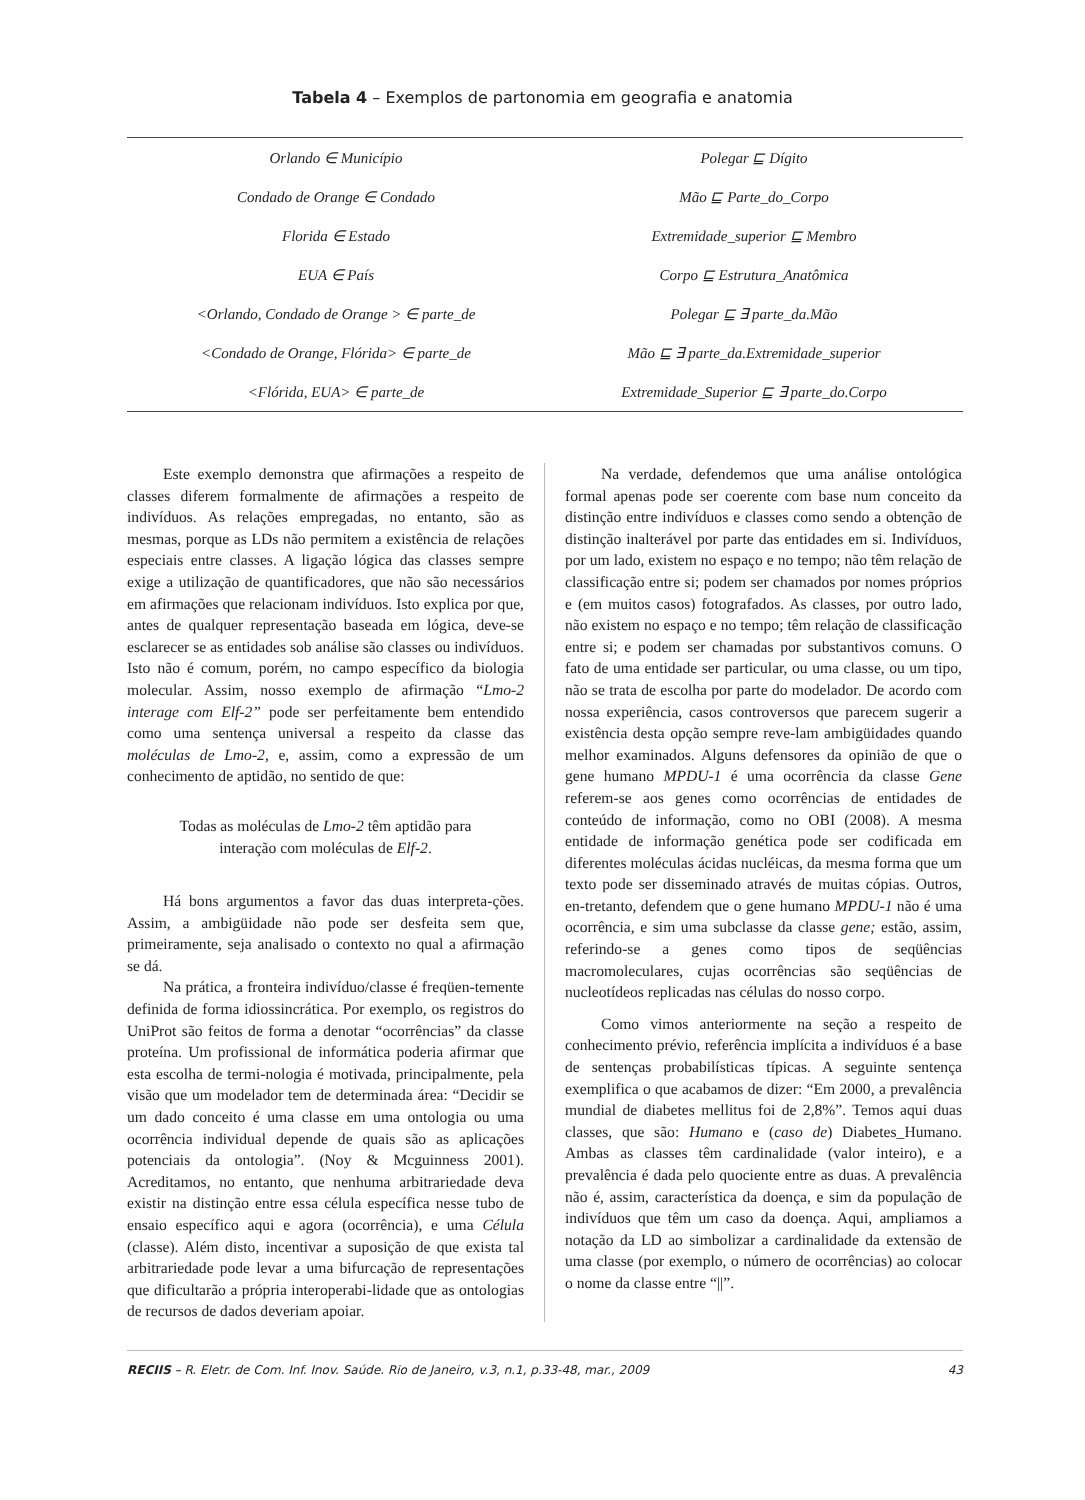Tabela 4 – Exemplos de partonomia em geografia e anatomia
| Orlando ∈ Município | Polegar ⊑ Dígito |
| Condado de Orange ∈ Condado | Mão ⊑ Parte_do_Corpo |
| Florida ∈ Estado | Extremidade_superior ⊑ Membro |
| EUA ∈ País | Corpo ⊑ Estrutura_Anatômica |
| <Orlando, Condado de Orange > ∈ parte_de | Polegar ⊑ ∃ parte_da.Mão |
| <Condado de Orange, Flórida> ∈ parte_de | Mão ⊑ ∃ parte_da.Extremidade_superior |
| <Flórida, EUA> ∈ parte_de | Extremidade_Superior ⊑ ∃ parte_do.Corpo |
Este exemplo demonstra que afirmações a respeito de classes diferem formalmente de afirmações a respeito de indivíduos. As relações empregadas, no entanto, são as mesmas, porque as LDs não permitem a existência de relações especiais entre classes. A ligação lógica das classes sempre exige a utilização de quantificadores, que não são necessários em afirmações que relacionam indivíduos. Isto explica por que, antes de qualquer representação baseada em lógica, deve-se esclarecer se as entidades sob análise são classes ou indivíduos. Isto não é comum, porém, no campo específico da biologia molecular. Assim, nosso exemplo de afirmação “Lmo-2 interage com Elf-2” pode ser perfeitamente bem entendido como uma sentença universal a respeito da classe das moléculas de Lmo-2, e, assim, como a expressão de um conhecimento de aptidão, no sentido de que:
Todas as moléculas de Lmo-2 têm aptidão para
interação com moléculas de Elf-2.
Há bons argumentos a favor das duas interpreta-ções. Assim, a ambigüidade não pode ser desfeita sem que, primeiramente, seja analisado o contexto no qual a afirmação se dá.
Na prática, a fronteira indivíduo/classe é freqüen-temente definida de forma idiossincrática. Por exemplo, os registros do UniProt são feitos de forma a denotar “ocorrências” da classe proteína. Um profissional de informática poderia afirmar que esta escolha de termi-nologia é motivada, principalmente, pela visão que um modelador tem de determinada área: “Decidir se um dado conceito é uma classe em uma ontologia ou uma ocorrência individual depende de quais são as aplicações potenciais da ontologia”. (Noy & Mcguinness 2001). Acreditamos, no entanto, que nenhuma arbitrariedade deva existir na distinção entre essa célula específica nesse tubo de ensaio específico aqui e agora (ocorrência), e uma Célula (classe). Além disto, incentivar a suposição de que exista tal arbitrariedade pode levar a uma bifurcação de representações que dificultarão a própria interoperabi-lidade que as ontologias de recursos de dados deveriam apoiar.
Na verdade, defendemos que uma análise ontológica formal apenas pode ser coerente com base num conceito da distinção entre indivíduos e classes como sendo a obtenção de distinção inalterável por parte das entidades em si. Indivíduos, por um lado, existem no espaço e no tempo; não têm relação de classificação entre si; podem ser chamados por nomes próprios e (em muitos casos) fotografados. As classes, por outro lado, não existem no espaço e no tempo; têm relação de classificação entre si; e podem ser chamadas por substantivos comuns. O fato de uma entidade ser particular, ou uma classe, ou um tipo, não se trata de escolha por parte do modelador. De acordo com nossa experiência, casos controversos que parecem sugerir a existência desta opção sempre reve-lam ambigüidades quando melhor examinados. Alguns defensores da opinião de que o gene humano MPDU-1 é uma ocorrência da classe Gene referem-se aos genes como ocorrências de entidades de conteúdo de informação, como no OBI (2008). A mesma entidade de informação genética pode ser codificada em diferentes moléculas ácidas nucléicas, da mesma forma que um texto pode ser disseminado através de muitas cópias. Outros, en-tretanto, defendem que o gene humano MPDU-1 não é uma ocorrência, e sim uma subclasse da classe gene; estão, assim, referindo-se a genes como tipos de seqüências macromoleculares, cujas ocorrências são seqüências de nucleotídeos replicadas nas células do nosso corpo.
Como vimos anteriormente na seção a respeito de conhecimento prévio, referência implícita a indivíduos é a base de sentenças probabilísticas típicas. A seguinte sentença exemplifica o que acabamos de dizer: “Em 2000, a prevalência mundial de diabetes mellitus foi de 2,8%”. Temos aqui duas classes, que são: Humano e (caso de) Diabetes_Humano. Ambas as classes têm cardinalidade (valor inteiro), e a prevalência é dada pelo quociente entre as duas. A prevalência não é, assim, característica da doença, e sim da população de indivíduos que têm um caso da doença. Aqui, ampliamos a notação da LD ao simbolizar a cardinalidade da extensão de uma classe (por exemplo, o número de ocorrências) ao colocar o nome da classe entre “||”.
RECIIS – R. Eletr. de Com. Inf. Inov. Saúde. Rio de Janeiro, v.3, n.1, p.33-48, mar., 2009 43